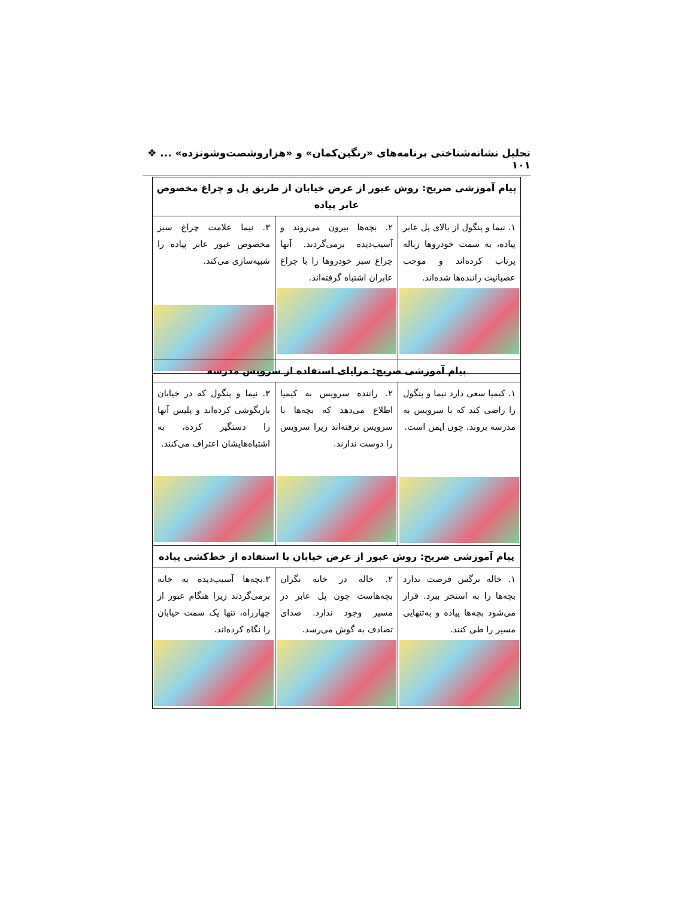تحلیل نشانه‌شناختی برنامه‌های «رنگین‌کمان» و «هزاروشصت‌وشونزده» ... ❖ ۱۰۱
| پیام آموزشی صریح: روش عبور از عرض خیابان از طریق پل و چراغ مخصوص عابر پیاده | | |
| --- | --- | --- |
| ۱. نیما و پنگول از بالای پل عابر پیاده، به سمت خودروها زباله پرتاب کرده‌اند و موجب عصبانیت راننده‌ها شده‌اند. | ۲. بچه‌ها بیرون می‌روند و آسیب‌دیده برمی‌گردند. آنها چراغ سبز خودروها را با چراغ عابران اشتباه گرفته‌اند. | ۳. نیما علامت چراغ سبز مخصوص عبور عابر پیاده را شبیه‌سازی می‌کند. |
| پیام آموزشی صریح: مزایای استفاده از سرویس مدرسه | | |
| --- | --- | --- |
| ۱. کیمیا سعی دارد نیما و پنگول را راضی کند که با سرویس به مدرسه بروند، چون ایمن است. | ۲. راننده سرویس به کیمیا اطلاع می‌دهد که بچه‌ها با سرویس نرفته‌اند زیرا سرویس را دوست ندارند. | ۳. نیما و پنگول که در خیابان بازیگوشی کرده‌اند و پلیس آنها را دستگیر کرده، به اشتباه‌هایشان اعتراف می‌کنند. |
| پیام آموزشی صریح: روش عبور از عرض خیابان با استفاده از خط‌کشی پیاده | | |
| ۱. خاله نرگس فرصت ندارد بچه‌ها را به استخر ببرد. قرار می‌شود بچه‌ها پیاده و به‌تنهایی مسیر را طی کنند. | ۲. خاله در خانه نگران بچه‌هاست چون پل عابر در مسیر وجود ندارد. صدای تصادف به گوش می‌رسد. | ۳.بچه‌ها آسیب‌دیده به خانه برمی‌گردند زیرا هنگام عبور از چهارراه، تنها یک سمت خیابان را نگاه کرده‌اند. |